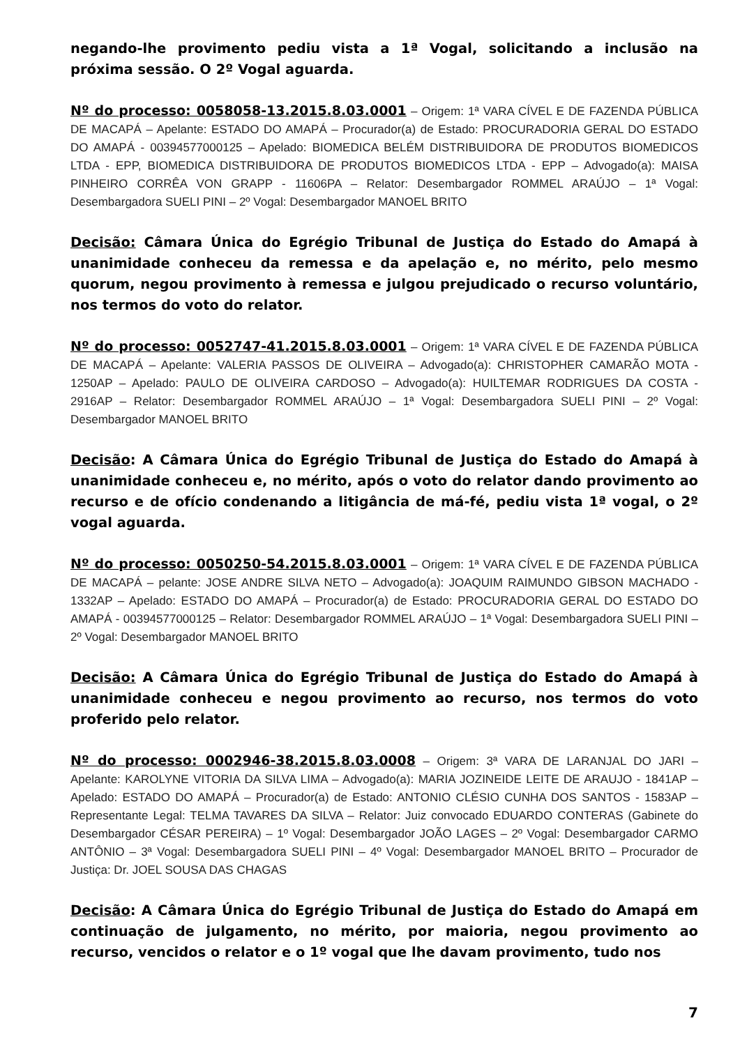negando-lhe provimento pediu vista a 1ª Vogal, solicitando a inclusão na próxima sessão. O 2º Vogal aguarda.
Nº do processo: 0058058-13.2015.8.03.0001 – Origem: 1ª VARA CÍVEL E DE FAZENDA PÚBLICA DE MACAPÁ – Apelante: ESTADO DO AMAPÁ – Procurador(a) de Estado: PROCURADORIA GERAL DO ESTADO DO AMAPÁ - 00394577000125 – Apelado: BIOMEDICA BELÉM DISTRIBUIDORA DE PRODUTOS BIOMEDICOS LTDA - EPP, BIOMEDICA DISTRIBUIDORA DE PRODUTOS BIOMEDICOS LTDA - EPP – Advogado(a): MAISA PINHEIRO CORRÊA VON GRAPP - 11606PA – Relator: Desembargador ROMMEL ARAÚJO – 1ª Vogal: Desembargadora SUELI PINI – 2º Vogal: Desembargador MANOEL BRITO
Decisão: Câmara Única do Egrégio Tribunal de Justiça do Estado do Amapá à unanimidade conheceu da remessa e da apelação e, no mérito, pelo mesmo quorum, negou provimento à remessa e julgou prejudicado o recurso voluntário, nos termos do voto do relator.
Nº do processo: 0052747-41.2015.8.03.0001 – Origem: 1ª VARA CÍVEL E DE FAZENDA PÚBLICA DE MACAPÁ – Apelante: VALERIA PASSOS DE OLIVEIRA – Advogado(a): CHRISTOPHER CAMARÃO MOTA - 1250AP – Apelado: PAULO DE OLIVEIRA CARDOSO – Advogado(a): HUILTEMAR RODRIGUES DA COSTA - 2916AP – Relator: Desembargador ROMMEL ARAÚJO – 1ª Vogal: Desembargadora SUELI PINI – 2º Vogal: Desembargador MANOEL BRITO
Decisão: A Câmara Única do Egrégio Tribunal de Justiça do Estado do Amapá à unanimidade conheceu e, no mérito, após o voto do relator dando provimento ao recurso e de ofício condenando a litigância de má-fé, pediu vista 1ª vogal, o 2º vogal aguarda.
Nº do processo: 0050250-54.2015.8.03.0001 – Origem: 1ª VARA CÍVEL E DE FAZENDA PÚBLICA DE MACAPÁ – pelante: JOSE ANDRE SILVA NETO – Advogado(a): JOAQUIM RAIMUNDO GIBSON MACHADO - 1332AP – Apelado: ESTADO DO AMAPÁ – Procurador(a) de Estado: PROCURADORIA GERAL DO ESTADO DO AMAPÁ - 00394577000125 – Relator: Desembargador ROMMEL ARAÚJO – 1ª Vogal: Desembargadora SUELI PINI – 2º Vogal: Desembargador MANOEL BRITO
Decisão: A Câmara Única do Egrégio Tribunal de Justiça do Estado do Amapá à unanimidade conheceu e negou provimento ao recurso, nos termos do voto proferido pelo relator.
Nº do processo: 0002946-38.2015.8.03.0008 – Origem: 3ª VARA DE LARANJAL DO JARI – Apelante: KAROLYNE VITORIA DA SILVA LIMA – Advogado(a): MARIA JOZINEIDE LEITE DE ARAUJO - 1841AP – Apelado: ESTADO DO AMAPÁ – Procurador(a) de Estado: ANTONIO CLÉSIO CUNHA DOS SANTOS - 1583AP – Representante Legal: TELMA TAVARES DA SILVA – Relator: Juiz convocado EDUARDO CONTERAS (Gabinete do Desembargador CÉSAR PEREIRA) – 1º Vogal: Desembargador JOÃO LAGES – 2º Vogal: Desembargador CARMO ANTÔNIO – 3ª Vogal: Desembargadora SUELI PINI – 4º Vogal: Desembargador MANOEL BRITO – Procurador de Justiça: Dr. JOEL SOUSA DAS CHAGAS
Decisão: A Câmara Única do Egrégio Tribunal de Justiça do Estado do Amapá em continuação de julgamento, no mérito, por maioria, negou provimento ao recurso, vencidos o relator e o 1º vogal que lhe davam provimento, tudo nos
7